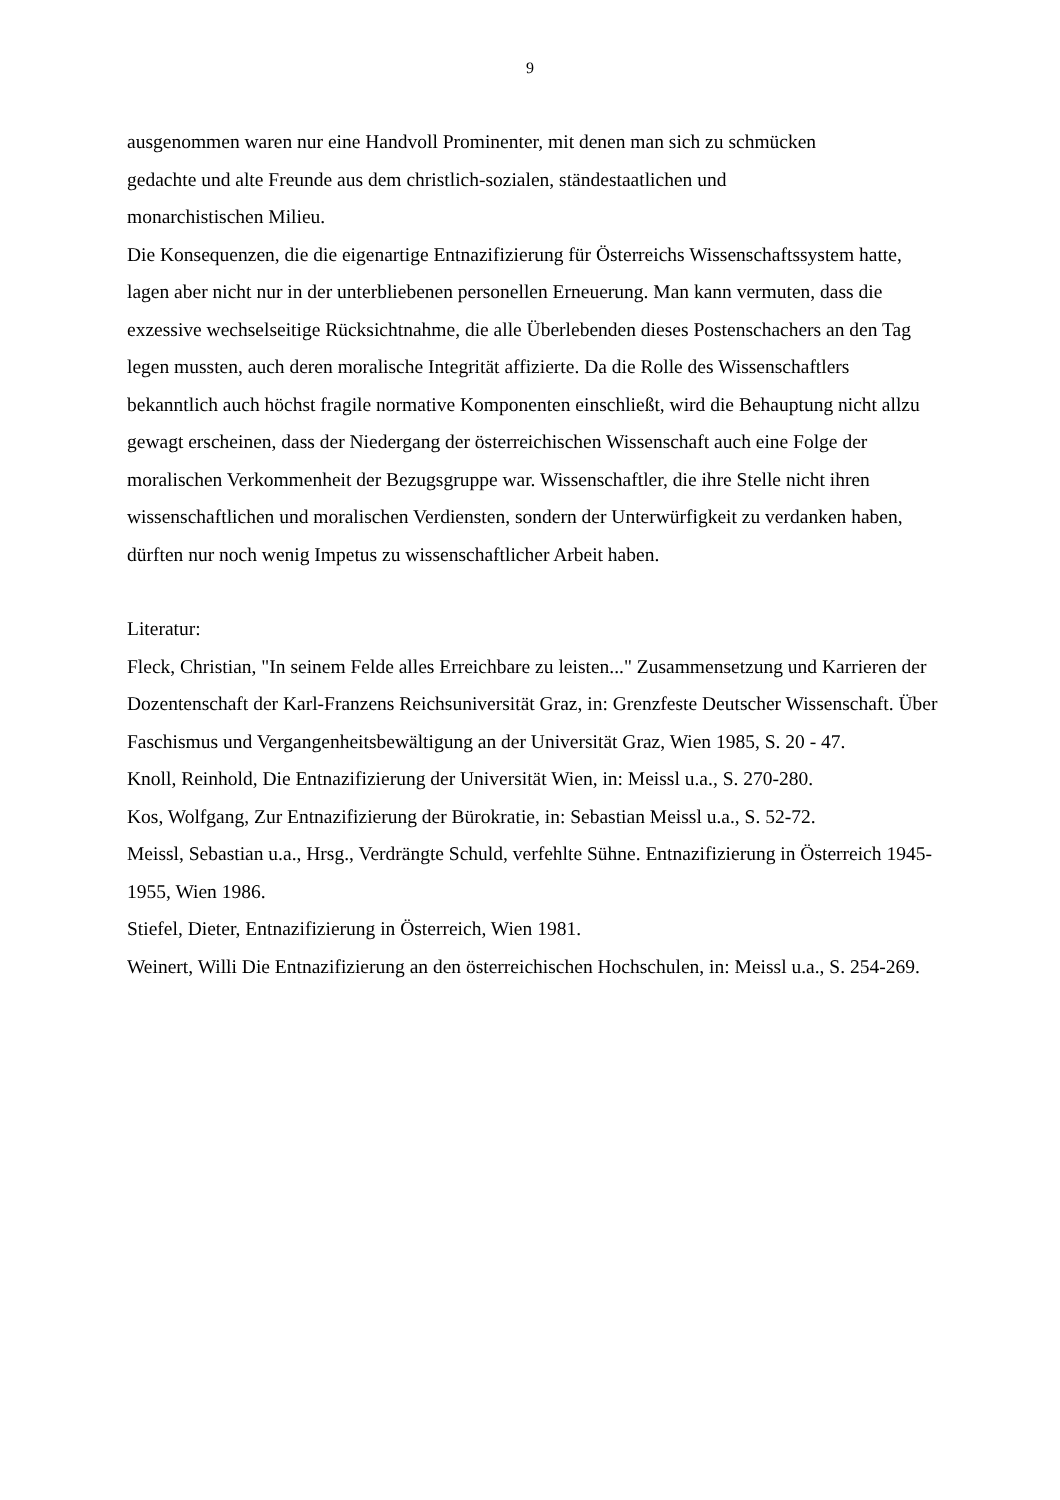9
ausgenommen waren nur eine Handvoll Prominenter, mit denen man sich zu schmücken
gedachte und alte Freunde aus dem christlich-sozialen, ständestaatlichen und
monarchistischen Milieu.
Die Konsequenzen, die die eigenartige Entnazifizierung für Österreichs Wissenschaftssystem hatte, lagen aber nicht nur in der unterbliebenen personellen Erneuerung. Man kann vermuten, dass die exzessive wechselseitige Rücksichtnahme, die alle Überlebenden dieses Postenschachers an den Tag legen mussten, auch deren moralische Integrität affizierte. Da die Rolle des Wissenschaftlers bekanntlich auch höchst fragile normative Komponenten einschließt, wird die Behauptung nicht allzu gewagt erscheinen, dass der Niedergang der österreichischen Wissenschaft auch eine Folge der moralischen Verkommenheit der Bezugsgruppe war. Wissenschaftler, die ihre Stelle nicht ihren wissenschaftlichen und moralischen Verdiensten, sondern der Unterwürfigkeit zu verdanken haben, dürften nur noch wenig Impetus zu wissenschaftlicher Arbeit haben.
Literatur:
Fleck, Christian, "In seinem Felde alles Erreichbare zu leisten..." Zusammensetzung und Karrieren der Dozentenschaft der Karl-Franzens Reichsuniversität Graz, in: Grenzfeste Deutscher Wissenschaft. Über Faschismus und Vergangenheitsbewältigung an der Universität Graz, Wien 1985, S. 20 - 47.
Knoll, Reinhold, Die Entnazifizierung der Universität Wien, in: Meissl u.a., S. 270-280.
Kos, Wolfgang, Zur Entnazifizierung der Bürokratie, in: Sebastian Meissl u.a., S. 52-72.
Meissl, Sebastian u.a., Hrsg., Verdrängte Schuld, verfehlte Sühne. Entnazifizierung in Österreich 1945-1955, Wien 1986.
Stiefel, Dieter, Entnazifizierung in Österreich, Wien 1981.
Weinert, Willi Die Entnazifizierung an den österreichischen Hochschulen, in: Meissl u.a., S. 254-269.